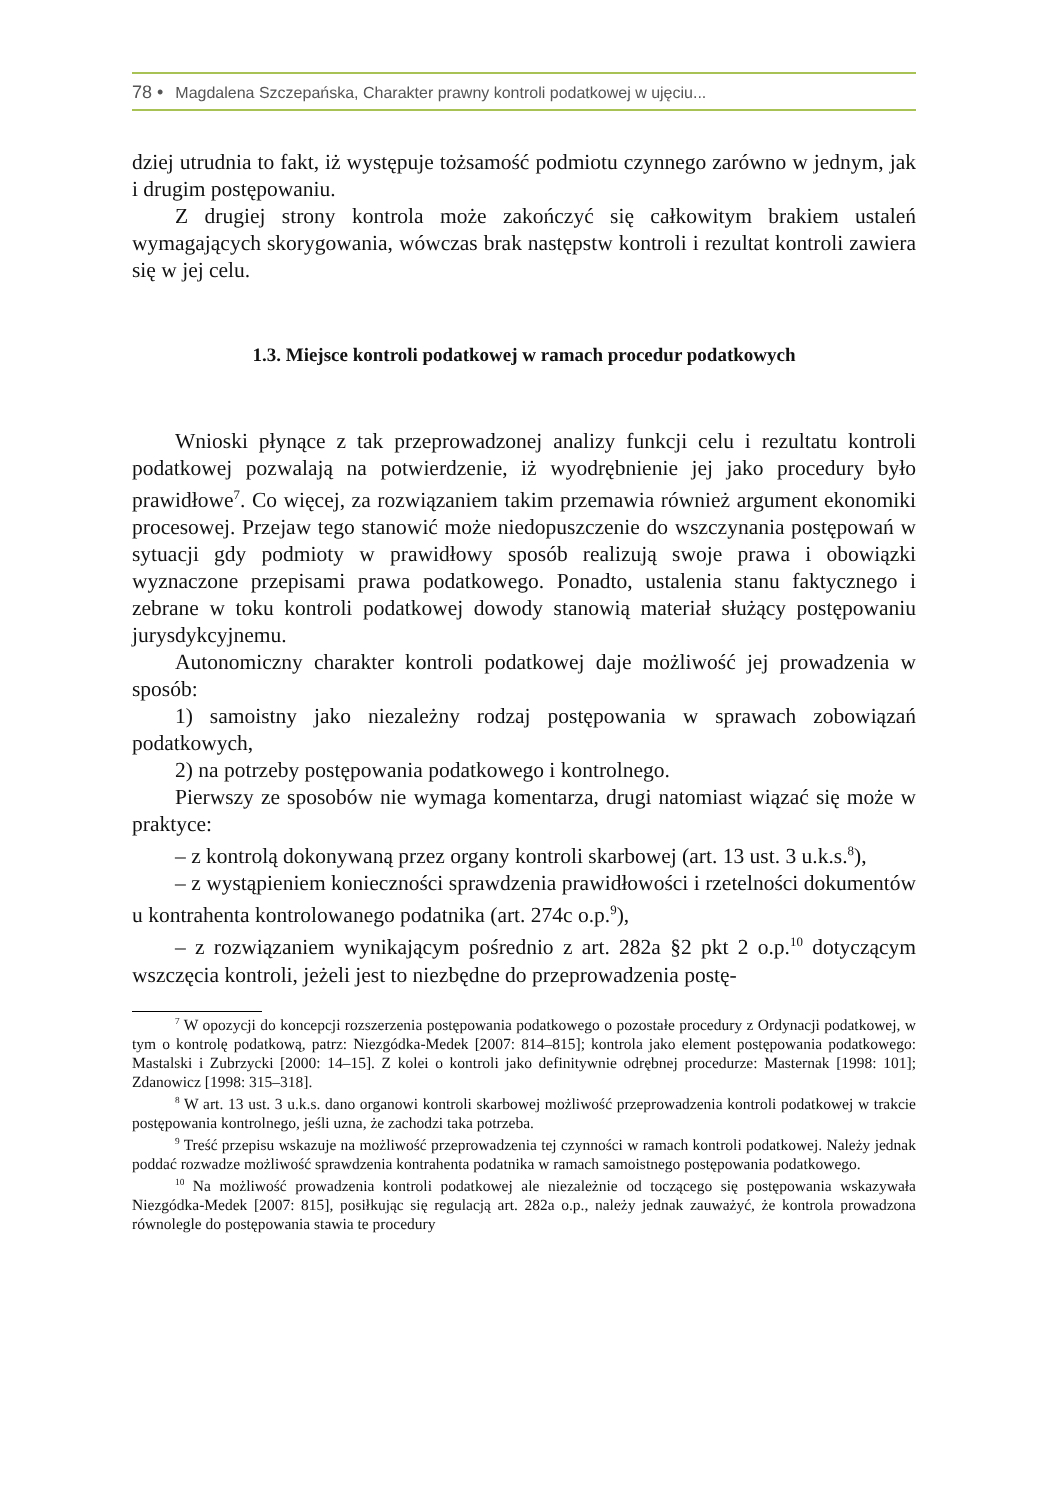78 • Magdalena Szczepańska, Charakter prawny kontroli podatkowej w ujęciu...
dziej utrudnia to fakt, iż występuje tożsamość podmiotu czynnego zarówno w jednym, jak i drugim postępowaniu.
Z drugiej strony kontrola może zakończyć się całkowitym brakiem ustaleń wymagających skorygowania, wówczas brak następstw kontroli i rezultat kontroli zawiera się w jej celu.
1.3. Miejsce kontroli podatkowej w ramach procedur podatkowych
Wnioski płynące z tak przeprowadzonej analizy funkcji celu i rezultatu kontroli podatkowej pozwalają na potwierdzenie, iż wyodrębnienie jej jako procedury było prawidłowe<sup>7</sup>. Co więcej, za rozwiązaniem takim przemawia również argument ekonomiki procesowej. Przejaw tego stanowić może niedopuszczenie do wszczynania postępowań w sytuacji gdy podmioty w prawidłowy sposób realizują swoje prawa i obowiązki wyznaczone przepisami prawa podatkowego. Ponadto, ustalenia stanu faktycznego i zebrane w toku kontroli podatkowej dowody stanowią materiał służący postępowaniu jurysdykcyjnemu.
Autonomiczny charakter kontroli podatkowej daje możliwość jej prowadzenia w sposób:
1) samoistny jako niezależny rodzaj postępowania w sprawach zobowiązań podatkowych,
2) na potrzeby postępowania podatkowego i kontrolnego.
Pierwszy ze sposobów nie wymaga komentarza, drugi natomiast wiązać się może w praktyce:
– z kontrolą dokonywaną przez organy kontroli skarbowej (art. 13 ust. 3 u.k.s.<sup>8</sup>),
– z wystąpieniem konieczności sprawdzenia prawidłowości i rzetelności dokumentów u kontrahenta kontrolowanego podatnika (art. 274c o.p.<sup>9</sup>),
– z rozwiązaniem wynikającym pośrednio z art. 282a §2 pkt 2 o.p.<sup>10</sup> dotyczącym wszczęcia kontroli, jeżeli jest to niezbędne do przeprowadzenia postę-
<sup>7</sup> W opozycji do koncepcji rozszerzenia postępowania podatkowego o pozostałe procedury z Ordynacji podatkowej, w tym o kontrolę podatkową, patrz: Niezgódka-Medek [2007: 814–815]; kontrola jako element postępowania podatkowego: Mastalski i Zubrzycki [2000: 14–15]. Z kolei o kontroli jako definitywnie odrębnej procedurze: Masternak [1998: 101]; Zdanowicz [1998: 315–318].
<sup>8</sup> W art. 13 ust. 3 u.k.s. dano organowi kontroli skarbowej możliwość przeprowadzenia kontroli podatkowej w trakcie postępowania kontrolnego, jeśli uzna, że zachodzi taka potrzeba.
<sup>9</sup> Treść przepisu wskazuje na możliwość przeprowadzenia tej czynności w ramach kontroli podatkowej. Należy jednak poddać rozwadze możliwość sprawdzenia kontrahenta podatnika w ramach samoistnego postępowania podatkowego.
<sup>10</sup> Na możliwość prowadzenia kontroli podatkowej ale niezależnie od toczącego się postępowania wskazywała Niezgódka-Medek [2007: 815], posiłkując się regulacją art. 282a o.p., należy jednak zauważyć, że kontrola prowadzona równolegle do postępowania stawia te procedury